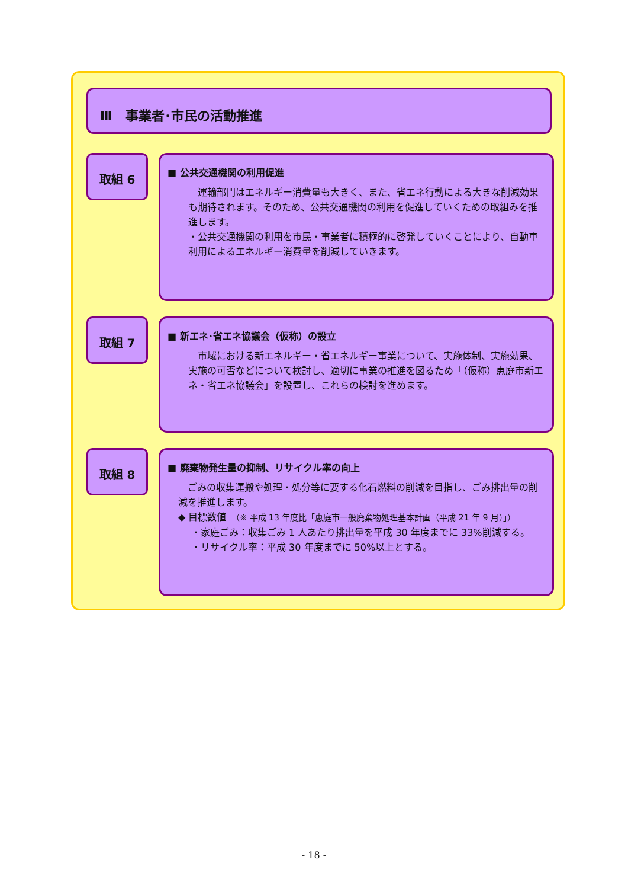Ⅲ　事業者･市民の活動推進
取組 6
■ 公共交通機関の利用促進
　運輸部門はエネルギー消費量も大きく、また、省エネ行動による大きな削減効果も期待されます。そのため、公共交通機関の利用を促進していくための取組みを推進します。
・公共交通機関の利用を市民・事業者に積極的に啓発していくことにより、自動車利用によるエネルギー消費量を削減していきます。
取組 7
■ 新エネ･省エネ協議会（仮称）の設立
　市域における新エネルギー・省エネルギー事業について、実施体制、実施効果、実施の可否などについて検討し、適切に事業の推進を図るため「（仮称）恵庭市新エネ・省エネ協議会」を設置し、これらの検討を進めます。
取組 8
■ 廃棄物発生量の抑制、リサイクル率の向上
　ごみの収集運搬や処理・処分等に要する化石燃料の削減を目指し、ごみ排出量の削減を推進します。
◆ 目標数値　（※ 平成 13 年度比「恵庭市一般廃棄物処理基本計画（平成 21 年 9 月）」）
・家庭ごみ：収集ごみ 1 人あたり排出量を平成 30 年度までに 33%削減する。
・リサイクル率：平成 30 年度までに 50%以上とする。
- 18 -